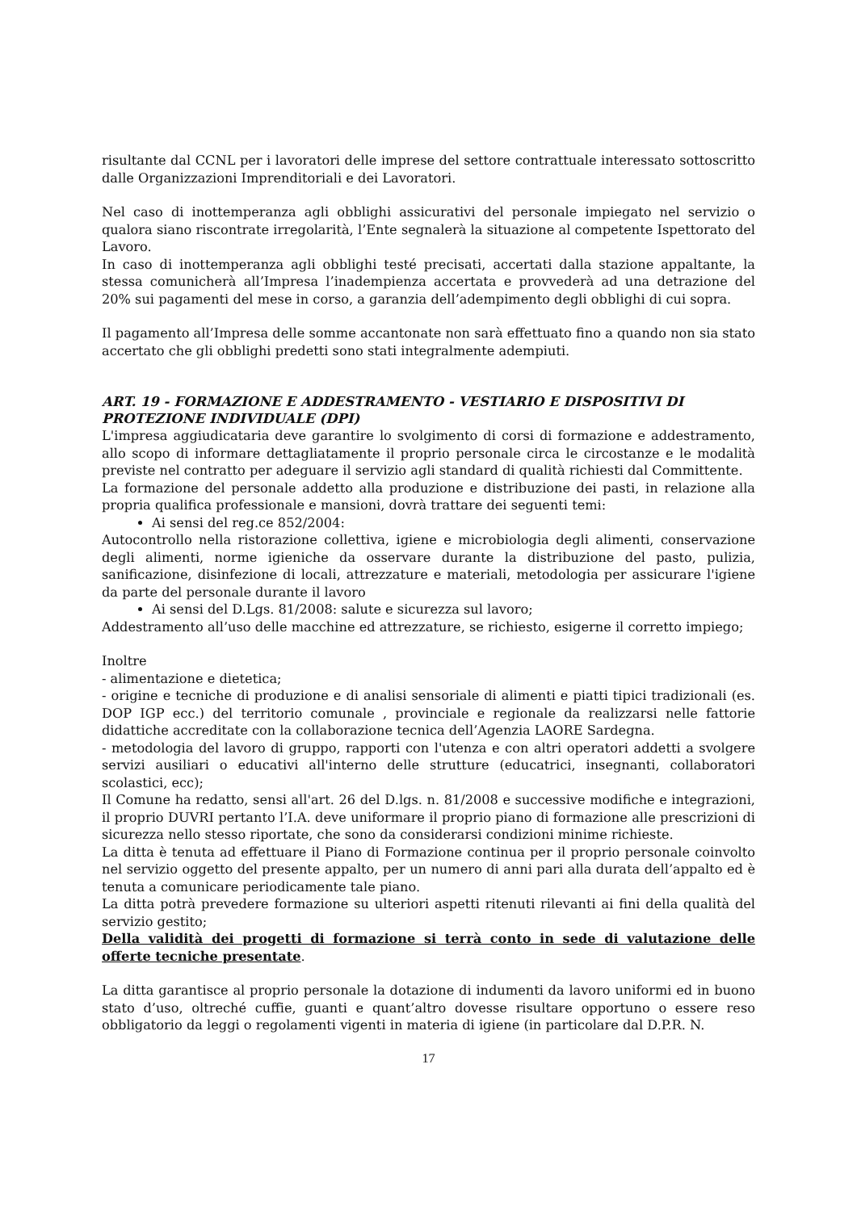risultante dal CCNL per i lavoratori delle imprese del settore contrattuale interessato sottoscritto dalle Organizzazioni Imprenditoriali e dei Lavoratori.
Nel caso di inottemperanza agli obblighi assicurativi del personale impiegato nel servizio o qualora siano riscontrate irregolarità, l’Ente segnalerà la situazione al competente Ispettorato del Lavoro.
In caso di inottemperanza agli obblighi testé precisati, accertati dalla stazione appaltante, la stessa comunicherà all’Impresa l’inadempienza accertata e provvederà ad una detrazione del 20% sui pagamenti del mese in corso, a garanzia dell’adempimento degli obblighi di cui sopra.
Il pagamento all’Impresa delle somme accantonate non sarà effettuato fino a quando non sia stato accertato che gli obblighi predetti sono stati integralmente adempiuti.
ART. 19 - FORMAZIONE E ADDESTRAMENTO - VESTIARIO E DISPOSITIVI DI PROTEZIONE INDIVIDUALE (DPI)
L'impresa aggiudicataria deve garantire lo svolgimento di corsi di formazione e addestramento, allo scopo di informare dettagliatamente il proprio personale circa le circostanze e le modalità previste nel contratto per adeguare il servizio agli standard di qualità richiesti dal Committente.
La formazione del personale addetto alla produzione e distribuzione dei pasti, in relazione alla propria qualifica professionale e mansioni, dovrà trattare dei seguenti temi:
Ai sensi del reg.ce 852/2004:
Autocontrollo nella ristorazione collettiva, igiene e microbiologia degli alimenti, conservazione degli alimenti, norme igieniche da osservare durante la distribuzione del pasto, pulizia, sanificazione, disinfezione di locali, attrezzature e materiali, metodologia per assicurare l'igiene da parte del personale durante il lavoro
Ai sensi del D.Lgs. 81/2008: salute e sicurezza sul lavoro;
Addestramento all’uso delle macchine ed attrezzature, se richiesto, esigerne il corretto impiego;
Inoltre
- alimentazione e dietetica;
- origine e tecniche di produzione e di analisi sensoriale di alimenti e piatti tipici tradizionali (es. DOP IGP ecc.) del territorio comunale , provinciale e regionale da realizzarsi nelle fattorie didattiche accreditate con la collaborazione tecnica dell’Agenzia LAORE Sardegna.
- metodologia del lavoro di gruppo, rapporti con l'utenza e con altri operatori addetti a svolgere servizi ausiliari o educativi all'interno delle strutture (educatrici, insegnanti, collaboratori scolastici, ecc);
Il Comune ha redatto, sensi all'art. 26 del D.lgs. n. 81/2008 e successive modifiche e integrazioni, il proprio DUVRI pertanto l’I.A. deve uniformare il proprio piano di formazione alle prescrizioni di sicurezza nello stesso riportate, che sono da considerarsi condizioni minime richieste.
La ditta è tenuta ad effettuare il Piano di Formazione continua per il proprio personale coinvolto nel servizio oggetto del presente appalto, per un numero di anni pari alla durata dell’appalto ed è tenuta a comunicare periodicamente tale piano.
La ditta potrà prevedere formazione su ulteriori aspetti ritenuti rilevanti ai fini della qualità del servizio gestito;
Della validità dei progetti di formazione si terrà conto in sede di valutazione delle offerte tecniche presentate.
La ditta garantisce al proprio personale la dotazione di indumenti da lavoro uniformi ed in buono stato d’uso, oltreché cuffie, guanti e quant’altro dovesse risultare opportuno o essere reso obbligatorio da leggi o regolamenti vigenti in materia di igiene (in particolare dal D.P.R. N.
17